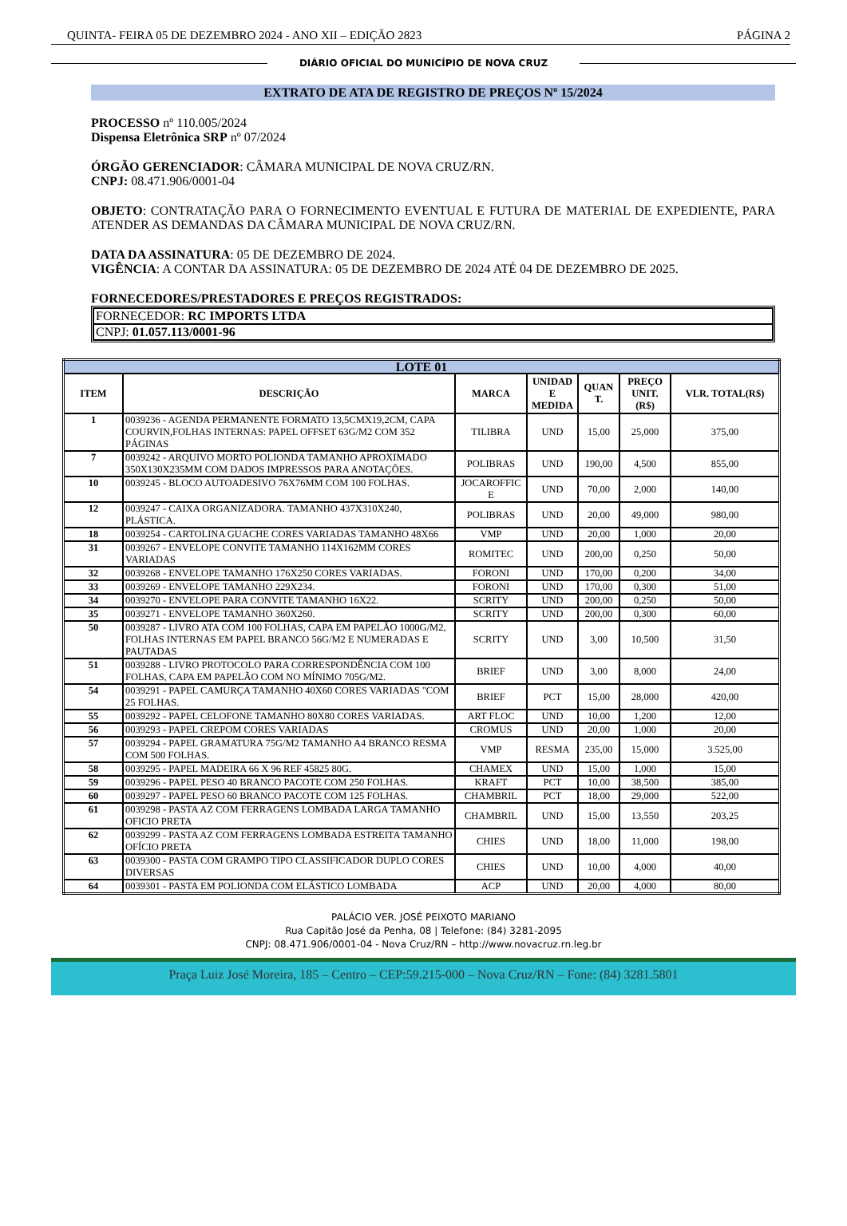QUINTA- FEIRA 05 DE DEZEMBRO 2024 - ANO XII – EDIÇÃO 2823 PÁGINA 2
DIÁRIO OFICIAL DO MUNICÍPIO DE NOVA CRUZ
EXTRATO DE ATA DE REGISTRO DE PREÇOS Nº 15/2024
PROCESSO nº 110.005/2024
Dispensa Eletrônica SRP nº 07/2024
ÓRGÃO GERENCIADOR: CÂMARA MUNICIPAL DE NOVA CRUZ/RN.
CNPJ: 08.471.906/0001-04
OBJETO: CONTRATAÇÃO PARA O FORNECIMENTO EVENTUAL E FUTURA DE MATERIAL DE EXPEDIENTE, PARA ATENDER AS DEMANDAS DA CÂMARA MUNICIPAL DE NOVA CRUZ/RN.
DATA DA ASSINATURA: 05 DE DEZEMBRO DE 2024.
VIGÊNCIA: A CONTAR DA ASSINATURA: 05 DE DEZEMBRO DE 2024 ATÉ 04 DE DEZEMBRO DE 2025.
FORNECEDORES/PRESTADORES E PREÇOS REGISTRADOS:
FORNECEDOR: RC IMPORTS LTDA
CNPJ: 01.057.113/0001-96
| LOTE 01 | | | | | | |
| --- | --- | --- | --- | --- | --- | --- |
| ITEM | DESCRIÇÃO | MARCA | UNIDAD E MEDIDA | QUAN T. | PREÇO UNIT. (R$) | VLR. TOTAL(R$) |
| 1 | 0039236 - AGENDA PERMANENTE FORMATO 13,5CMX19,2CM, CAPA COURVIN,FOLHAS INTERNAS: PAPEL OFFSET 63G/M2 COM 352 PÁGINAS | TILIBRA | UND | 15,00 | 25,000 | 375,00 |
| 7 | 0039242 - ARQUIVO MORTO POLIONDA TAMANHO APROXIMADO 350X130X235MM COM DADOS IMPRESSOS PARA ANOTAÇÕES. | POLIBRAS | UND | 190,00 | 4,500 | 855,00 |
| 10 | 0039245 - BLOCO AUTOADESIVO 76X76MM COM 100 FOLHAS. | JOCAROFFIC E | UND | 70,00 | 2,000 | 140,00 |
| 12 | 0039247 - CAIXA ORGANIZADORA. TAMANHO 437X310X240, PLÁSTICA. | POLIBRAS | UND | 20,00 | 49,000 | 980,00 |
| 18 | 0039254 - CARTOLINA GUACHE CORES VARIADAS TAMANHO 48X66 | VMP | UND | 20,00 | 1,000 | 20,00 |
| 31 | 0039267 - ENVELOPE CONVITE TAMANHO 114X162MM CORES VARIADAS | ROMITEC | UND | 200,00 | 0,250 | 50,00 |
| 32 | 0039268 - ENVELOPE TAMANHO 176X250 CORES VARIADAS. | FORONI | UND | 170,00 | 0,200 | 34,00 |
| 33 | 0039269 - ENVELOPE TAMANHO 229X234. | FORONI | UND | 170,00 | 0,300 | 51,00 |
| 34 | 0039270 - ENVELOPE PARA CONVITE TAMANHO 16X22. | SCRITY | UND | 200,00 | 0,250 | 50,00 |
| 35 | 0039271 - ENVELOPE TAMANHO 360X260. | SCRITY | UND | 200,00 | 0,300 | 60,00 |
| 50 | 0039287 - LIVRO ATA COM 100 FOLHAS, CAPA EM PAPELÃO 1000G/M2, FOLHAS INTERNAS EM PAPEL BRANCO 56G/M2 E NUMERADAS E PAUTADAS | SCRITY | UND | 3,00 | 10,500 | 31,50 |
| 51 | 0039288 - LIVRO PROTOCOLO PARA CORRESPONDÊNCIA COM 100 FOLHAS, CAPA EM PAPELÃO COM NO MÍNIMO 705G/M2. | BRIEF | UND | 3,00 | 8,000 | 24,00 |
| 54 | 0039291 - PAPEL CAMURÇA TAMANHO 40X60 CORES VARIADAS "COM 25 FOLHAS. | BRIEF | PCT | 15,00 | 28,000 | 420,00 |
| 55 | 0039292 - PAPEL CELOFONE TAMANHO 80X80 CORES VARIADAS. | ART FLOC | UND | 10,00 | 1,200 | 12,00 |
| 56 | 0039293 - PAPEL CREPOM CORES VARIADAS | CROMUS | UND | 20,00 | 1,000 | 20,00 |
| 57 | 0039294 - PAPEL GRAMATURA 75G/M2 TAMANHO A4 BRANCO RESMA COM 500 FOLHAS. | VMP | RESMA | 235,00 | 15,000 | 3.525,00 |
| 58 | 0039295 - PAPEL MADEIRA 66 X 96 REF 45825 80G. | CHAMEX | UND | 15,00 | 1,000 | 15,00 |
| 59 | 0039296 - PAPEL PESO 40 BRANCO PACOTE COM 250 FOLHAS. | KRAFT | PCT | 10,00 | 38,500 | 385,00 |
| 60 | 0039297 - PAPEL PESO 60 BRANCO PACOTE COM 125 FOLHAS. | CHAMBRIL | PCT | 18,00 | 29,000 | 522,00 |
| 61 | 0039298 - PASTA AZ COM FERRAGENS LOMBADA LARGA TAMANHO OFICIO PRETA | CHAMBRIL | UND | 15,00 | 13,550 | 203,25 |
| 62 | 0039299 - PASTA AZ COM FERRAGENS LOMBADA ESTREITA TAMANHO OFÍCIO PRETA | CHIES | UND | 18,00 | 11,000 | 198,00 |
| 63 | 0039300 - PASTA COM GRAMPO TIPO CLASSIFICADOR DUPLO CORES DIVERSAS | CHIES | UND | 10,00 | 4,000 | 40,00 |
| 64 | 0039301 - PASTA EM POLIONDA COM ELÁSTICO LOMBADA | ACP | UND | 20,00 | 4,000 | 80,00 |
PALÁCIO VER. JOSÉ PEIXOTO MARIANO
Rua Capitão José da Penha, 08 | Telefone: (84) 3281-2095
CNPJ: 08.471.906/0001-04 - Nova Cruz/RN – http://www.novacruz.rn.leg.br
Praça Luiz José Moreira, 185 – Centro – CEP:59.215-000 – Nova Cruz/RN – Fone: (84) 3281.5801